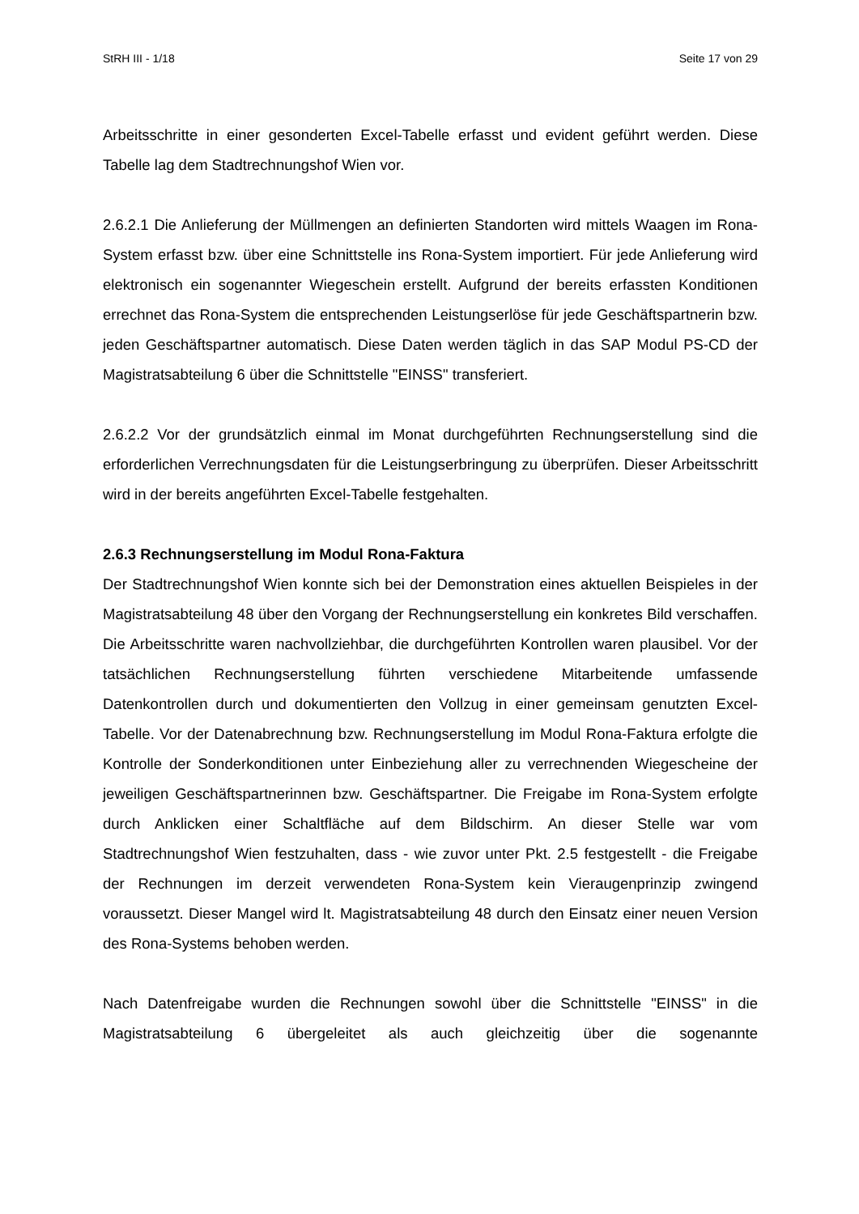StRH III - 1/18 Seite 17 von 29
Arbeitsschritte in einer gesonderten Excel-Tabelle erfasst und evident geführt werden. Diese Tabelle lag dem Stadtrechnungshof Wien vor.
2.6.2.1 Die Anlieferung der Müllmengen an definierten Standorten wird mittels Waagen im Rona-System erfasst bzw. über eine Schnittstelle ins Rona-System importiert. Für jede Anlieferung wird elektronisch ein sogenannter Wiegeschein erstellt. Aufgrund der bereits erfassten Konditionen errechnet das Rona-System die entsprechenden Leistungserlöse für jede Geschäftspartnerin bzw. jeden Geschäftspartner automatisch. Diese Daten werden täglich in das SAP Modul PS-CD der Magistratsabteilung 6 über die Schnittstelle "EINSS" transferiert.
2.6.2.2 Vor der grundsätzlich einmal im Monat durchgeführten Rechnungserstellung sind die erforderlichen Verrechnungsdaten für die Leistungserbringung zu überprüfen. Dieser Arbeitsschritt wird in der bereits angeführten Excel-Tabelle festgehalten.
2.6.3 Rechnungserstellung im Modul Rona-Faktura
Der Stadtrechnungshof Wien konnte sich bei der Demonstration eines aktuellen Beispieles in der Magistratsabteilung 48 über den Vorgang der Rechnungserstellung ein konkretes Bild verschaffen. Die Arbeitsschritte waren nachvollziehbar, die durchgeführten Kontrollen waren plausibel. Vor der tatsächlichen Rechnungserstellung führten verschiedene Mitarbeitende umfassende Datenkontrollen durch und dokumentierten den Vollzug in einer gemeinsam genutzten Excel-Tabelle. Vor der Datenabrechnung bzw. Rechnungserstellung im Modul Rona-Faktura erfolgte die Kontrolle der Sonderkonditionen unter Einbeziehung aller zu verrechnenden Wiegescheine der jeweiligen Geschäftspartnerinnen bzw. Geschäftspartner. Die Freigabe im Rona-System erfolgte durch Anklicken einer Schaltfläche auf dem Bildschirm. An dieser Stelle war vom Stadtrechnungshof Wien festzuhalten, dass - wie zuvor unter Pkt. 2.5 festgestellt - die Freigabe der Rechnungen im derzeit verwendeten Rona-System kein Vieraugenprinzip zwingend voraussetzt. Dieser Mangel wird lt. Magistratsabteilung 48 durch den Einsatz einer neuen Version des Rona-Systems behoben werden.
Nach Datenfreigabe wurden die Rechnungen sowohl über die Schnittstelle "EINSS" in die Magistratsabteilung 6 übergeleitet als auch gleichzeitig über die sogenannte